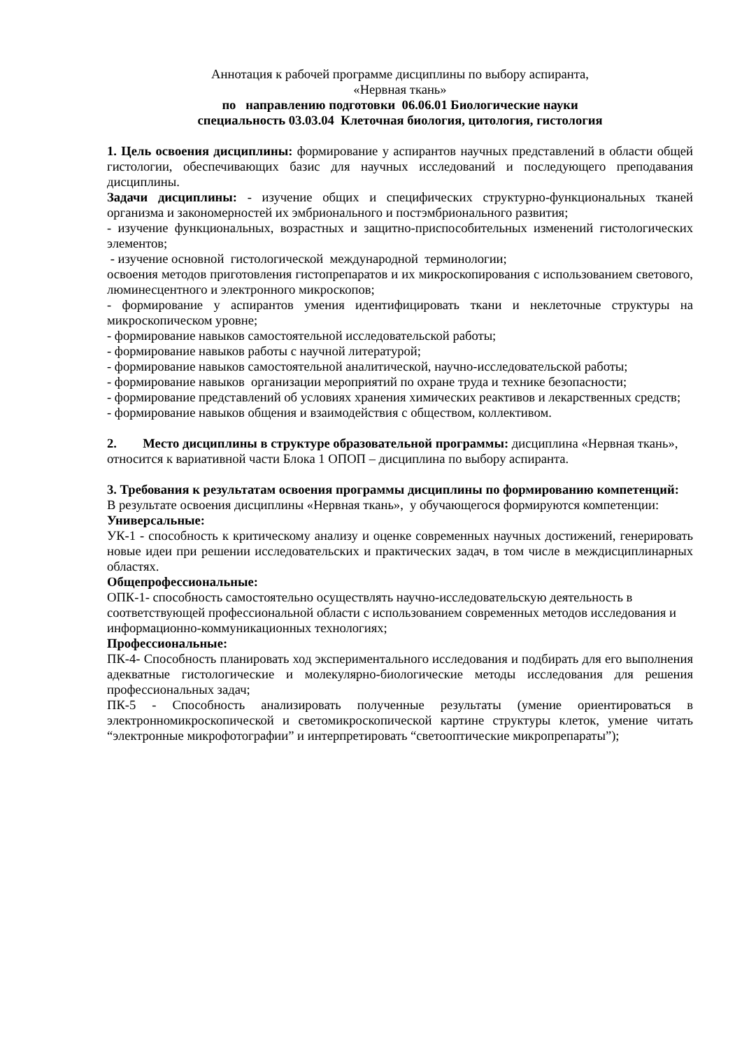Аннотация к рабочей программе дисциплины по выбору аспиранта,
«Нервная ткань»
по направлению подготовки 06.06.01 Биологические науки
специальность 03.03.04 Клеточная биология, цитология, гистология
1. Цель освоения дисциплины: формирование у аспирантов научных представлений в области общей гистологии, обеспечивающих базис для научных исследований и последующего преподавания дисциплины.
Задачи дисциплины: - изучение общих и специфических структурно-функциональных тканей организма и закономерностей их эмбрионального и постэмбрионального развития;
- изучение функциональных, возрастных и защитно-приспособительных изменений гистологических элементов;
- изучение основной гистологической международной терминологии;
освоения методов приготовления гистопрепаратов и их микроскопирования с использованием светового, люминесцентного и электронного микроскопов;
- формирование у аспирантов умения идентифицировать ткани и неклеточные структуры на микроскопическом уровне;
- формирование навыков самостоятельной исследовательской работы;
- формирование навыков работы с научной литературой;
- формирование навыков самостоятельной аналитической, научно-исследовательской работы;
- формирование навыков организации мероприятий по охране труда и технике безопасности;
- формирование представлений об условиях хранения химических реактивов и лекарственных средств;
- формирование навыков общения и взаимодействия с обществом, коллективом.
2. Место дисциплины в структуре образовательной программы: дисциплина «Нервная ткань», относится к вариативной части Блока 1 ОПОП – дисциплина по выбору аспиранта.
3. Требования к результатам освоения программы дисциплины по формированию компетенций:
В результате освоения дисциплины «Нервная ткань», у обучающегося формируются компетенции:
Универсальные:
УК-1 - способность к критическому анализу и оценке современных научных достижений, генерировать новые идеи при решении исследовательских и практических задач, в том числе в междисциплинарных областях.
Общепрофессиональные:
ОПК-1- способность самостоятельно осуществлять научно-исследовательскую деятельность в соответствующей профессиональной области с использованием современных методов исследования и информационно-коммуникационных технологиях;
Профессиональные:
ПК-4- Способность планировать ход экспериментального исследования и подбирать для его выполнения адекватные гистологические и молекулярно-биологические методы исследования для решения профессиональных задач;
ПК-5 - Способность анализировать полученные результаты (умение ориентироваться в электронномикроскопической и светомикроскопической картине структуры клеток, умение читать “электронные микрофотографии” и интерпретировать “светооптические микропрепараты”);